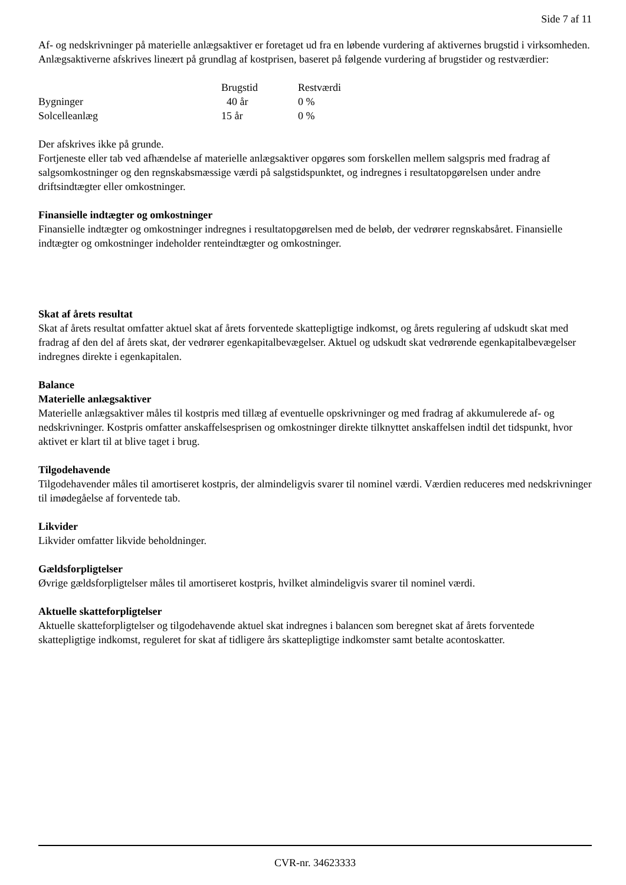Side 7 af 11
Af- og nedskrivninger på materielle anlægsaktiver er foretaget ud fra en løbende vurdering af aktivernes brugstid i virksomheden. Anlægsaktiverne afskrives lineært på grundlag af kostprisen, baseret på følgende vurdering af brugstider og restværdier:
| | Brugstid | Restværdi |
| Bygninger | 40 år | 0 % |
| Solcelleanlæg | 15 år | 0 % |
Der afskrives ikke på grunde.
Fortjeneste eller tab ved afhændelse af materielle anlægsaktiver opgøres som forskellen mellem salgspris med fradrag af salgsomkostninger og den regnskabsmæssige værdi på salgstidspunktet, og indregnes i resultatopgørelsen under andre driftsindtægter eller omkostninger.
Finansielle indtægter og omkostninger
Finansielle indtægter og omkostninger indregnes i resultatopgørelsen med de beløb, der vedrører regnskabsåret. Finansielle indtægter og omkostninger indeholder renteindtægter og omkostninger.
Skat af årets resultat
Skat af årets resultat omfatter aktuel skat af årets forventede skattepligtige indkomst, og årets regulering af udskudt skat med fradrag af den del af årets skat, der vedrører egenkapitalbevægelser. Aktuel og udskudt skat vedrørende egenkapitalbevægelser indregnes direkte i egenkapitalen.
Balance
Materielle anlægsaktiver
Materielle anlægsaktiver måles til kostpris med tillæg af eventuelle opskrivninger og med fradrag af akkumulerede af- og nedskrivninger. Kostpris omfatter anskaffelsesprisen og omkostninger direkte tilknyttet anskaffelsen indtil det tidspunkt, hvor aktivet er klart til at blive taget i brug.
Tilgodehavende
Tilgodehavender måles til amortiseret kostpris, der almindeligvis svarer til nominel værdi. Værdien reduceres med nedskrivninger til imødegåelse af forventede tab.
Likvider
Likvider omfatter likvide beholdninger.
Gældsforpligtelser
Øvrige gældsforpligtelser måles til amortiseret kostpris, hvilket almindeligvis svarer til nominel værdi.
Aktuelle skatteforpligtelser
Aktuelle skatteforpligtelser og tilgodehavende aktuel skat indregnes i balancen som beregnet skat af årets forventede skattepligtige indkomst, reguleret for skat af tidligere års skattepligtige indkomster samt betalte acontoskatter.
CVR-nr. 34623333